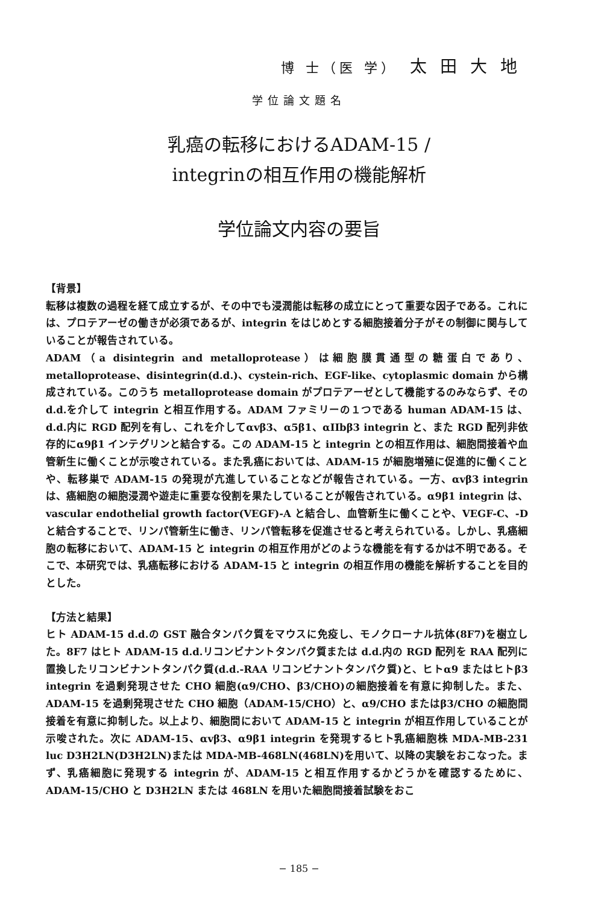博 士（医 学） 太田大地
学位論文題名
乳癌の転移におけるADAM-15 /
integrinの相互作用の機能解析
学位論文内容の要旨
【背景】
転移は複数の過程を経て成立するが、その中でも浸潤能は転移の成立にとって重要な因子である。これには、プロテアーゼの働きが必須であるが、integrin をはじめとする細胞接着分子がその制御に関与していることが報告されている。
ADAM（a disintegrin and metalloprotease）は細胞膜貫通型の糖蛋白であり、metalloprotease、disintegrin(d.d.)、cystein-rich、EGF-like、cytoplasmic domain から構成されている。このうち metalloprotease domain がプロテアーゼとして機能するのみならず、その d.d.を介して integrin と相互作用する。ADAM ファミリーの１つである human ADAM-15 は、d.d.内に RGD 配列を有し、これを介してαvβ3、α5β1、αIIbβ3 integrin と、また RGD 配列非依存的にα9β1 インテグリンと結合する。この ADAM-15 と integrin との相互作用は、細胞間接着や血管新生に働くことが示唆されている。また乳癌においては、ADAM-15 が細胞増殖に促進的に働くことや、転移巣で ADAM-15 の発現が亢進していることなどが報告されている。一方、αvβ3 integrin は、癌細胞の細胞浸潤や遊走に重要な役割を果たしていることが報告されている。α9β1 integrin は、vascular endothelial growth factor(VEGF)-A と結合し、血管新生に働くことや、VEGF-C、-D と結合することで、リンパ管新生に働き、リンパ管転移を促進させると考えられている。しかし、乳癌細胞の転移において、ADAM-15 と integrin の相互作用がどのような機能を有するかは不明である。そこで、本研究では、乳癌転移における ADAM-15 と integrin の相互作用の機能を解析することを目的とした。
【方法と結果】
ヒト ADAM-15 d.d.の GST 融合タンパク質をマウスに免疫し、モノクローナル抗体(8F7)を樹立した。8F7 はヒト ADAM-15 d.d.リコンビナントタンパク質または d.d.内の RGD 配列を RAA 配列に置換したリコンビナントタンパク質(d.d.-RAA リコンビナントタンパク質)と、ヒトα9 またはヒトβ3 integrin を過剰発現させた CHO 細胞(α9/CHO、β3/CHO)の細胞接着を有意に抑制した。また、ADAM-15 を過剰発現させた CHO 細胞（ADAM-15/CHO）と、α9/CHO またはβ3/CHO の細胞間接着を有意に抑制した。以上より、細胞間において ADAM-15 と integrin が相互作用していることが示唆された。次に ADAM-15、αvβ3、α9β1 integrin を発現するヒト乳癌細胞株 MDA-MB-231 luc D3H2LN(D3H2LN)または MDA-MB-468LN(468LN)を用いて、以降の実験をおこなった。まず、乳癌細胞に発現する integrin が、ADAM-15 と相互作用するかどうかを確認するために、ADAM-15/CHO と D3H2LN または 468LN を用いた細胞間接着試験をおこ
− 185 −